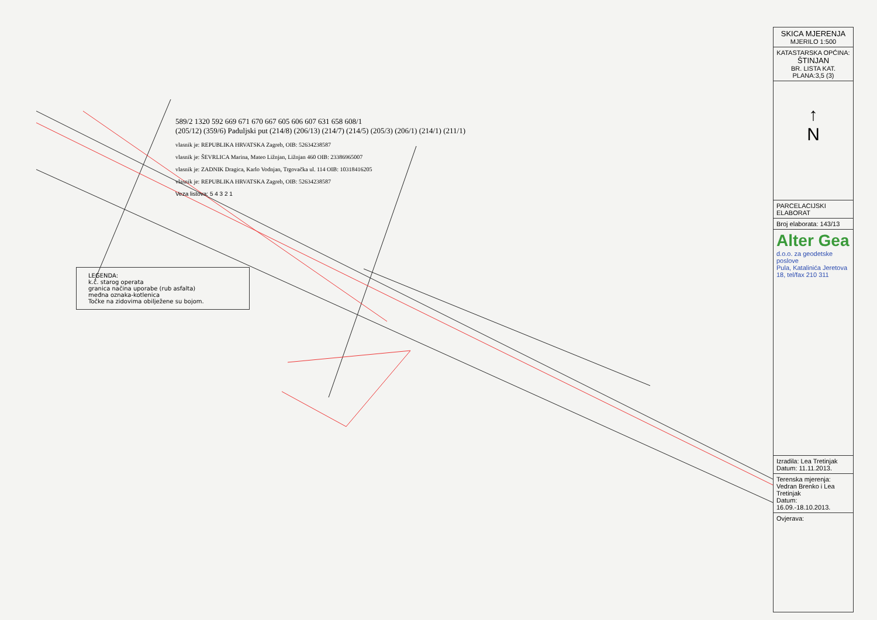589/2 1320 592 669 671 670 667 605 606 607 631 658 608/1
(205/12) (359/6) Paduljski put (214/8) (206/13) (214/7) (214/5) (205/3) (206/1) (214/1) (211/1)
vlasnik je: REPUBLIKA HRVATSKA Zagreb, OIB: 52634238587
vlasnik je: ŠEVRLICA Marina, Mateo Ližnjan, Ližnjan 460 OIB: 23386965007
vlasnik je: ZADNIK Dragica, Karlo Vodnjan, Trgovačka ul. 114 OIB: 10318416205
vlasnik je: REPUBLIKA HRVATSKA Zagreb, OIB: 52634238587
Veza listova: 5 4 3 2 1
LEGENDA:
k.č. starog operata
granica načina uporabe (rub asfalta)
međna oznaka-kotlenica
Točke na zidovima obilježene su bojom.
SKICA MJERENJA
MJERILO 1:500
KATASTARSKA OPĆINA:
ŠTINJAN
BR. LISTA KAT. PLANA:3,5 (3)
↑
N
PARCELACIJSKI ELABORAT
Broj elaborata: 143/13
Alter Gea
d.o.o. za geodetske poslove
Pula, Katalinića Jeretova 18, tel/fax 210 311
Izradila: Lea Tretinjak
Datum: 11.11.2013.
Terenska mjerenja: Vedran Brenko i Lea Tretinjak
Datum: 16.09.-18.10.2013.
Ovjerava: